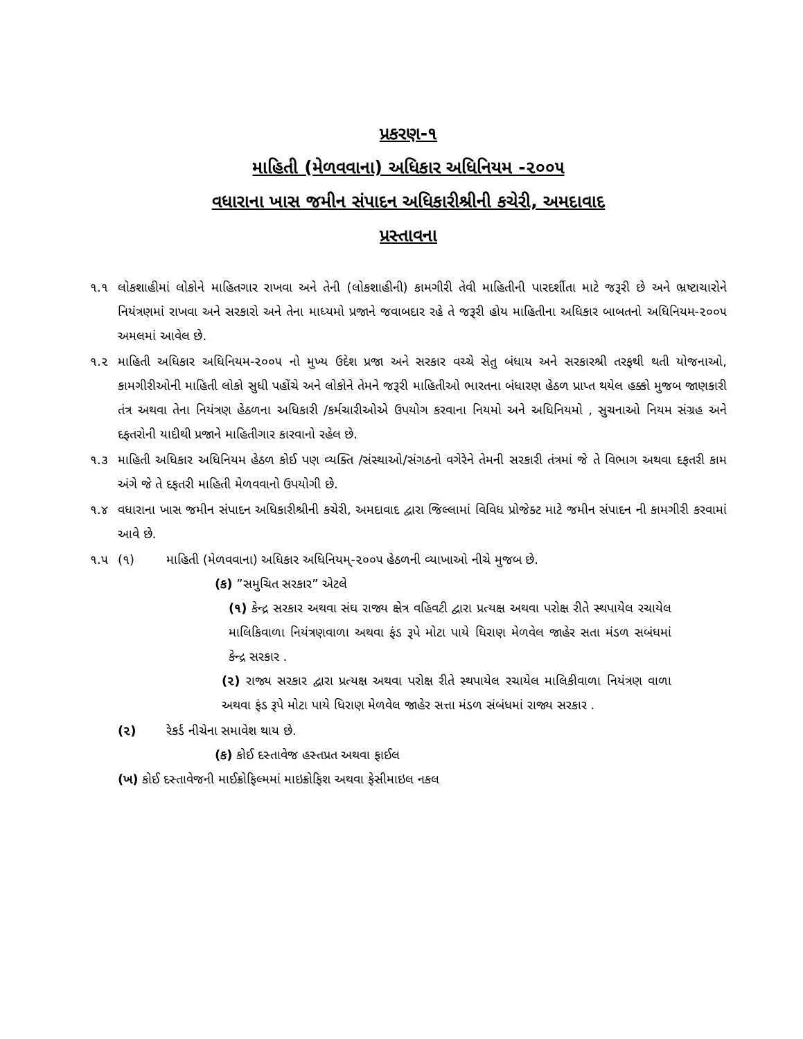પ્રકરણ-૧
માહિતી (મેળવવાના) અધિકાર અધિનિયમ -૨૦૦૫
વધારાના ખાસ જમીન સંપાદન અધિકારીશ્રીની કચેરી, અમદાવાદ
પ્રસ્તાવના
૧.૧ લોકશાહીમાં લોકોને માહિતગાર રાખવા અને તેની (લોકશાહીની) કામગીરી તેવી માહિતીની પારદર્શીતા માટે જરૂરી છે અને ભ્રષ્ટાચારોને નિયંત્રણમાં રાખવા અને સરકારો અને તેના માધ્યમો પ્રજાને જવાબદાર રહે તે જરૂરી હોય માહિતીના અધિકાર બાબતનો અધિનિયમ-૨૦૦૫ અમલમાં આવેલ છે.
૧.૨ માહિતી અધિકાર અધિનિયમ-૨૦૦૫ નો મુખ્ય ઉદેશ પ્રજા અને સરકાર વચ્ચે સેતુ બંધાય અને સરકારશ્રી તરફથી થતી યોજનાઓ, કામગીરીઓની માહિતી લોકો સુધી પહોંચે અને લોકોને તેમને જરૂરી માહિતીઓ ભારતના બંધારણ હેઠળ પ્રાપ્ત થયેલ હક્કો મુજબ જાણકારી તંત્ર અથવા તેના નિયંત્રણ હેઠળના અધિકારી /કર્મચારીઓએ ઉપયોગ કરવાના નિયમો અને અધિનિયમો , સુચનાઓ નિયમ સંગ્રહ અને દફતરોની યાદીથી પ્રજાને માહિતીગાર કારવાનો રહેલ છે.
૧.૩ માહિતી અધિકાર અધિનિયમ હેઠળ કોઈ પણ વ્યક્તિ /સંસ્થાઓ/સંગઠનો વગેરેને તેમની સરકારી તંત્રમાં જે તે વિભાગ અથવા દફતરી કામ અંગે જે તે દફતરી માહિતી મેળવવાનો ઉપયોગી છે.
૧.૪ વધારાના ખાસ જમીન સંપાદન અધિકારીશ્રીની કચેરી, અમદાવાદ દ્વારા જિલ્લામાં વિવિધ પ્રોજેક્ટ માટે જમીન સંપાદન ની કામગીરી કરવામાં આવે છે.
૧.૫ (૧) માહિતી (મેળવવાના) અધિકાર અધિનિયમ્-૨૦૦૫ હેઠળની વ્યાખાઓ નીચે મુજબ છે.
(ક) ”સમુચિત સરકાર” એટલે
(૧) કેન્દ્ર સરકાર અથવા સંઘ રાજ્ય ક્ષેત્ર વહિવટી દ્વારા પ્રત્યક્ષ અથવા પરોક્ષ રીતે સ્થપાયેલ રચાયેલ માલિકિવાળા નિયંત્રણવાળા અથવા ફંડ રૂપે મોટા પાયે ધિરાણ મેળવેલ જાહેર સતા મંડળ સબંધમાં કેન્દ્ર સરકાર .
(૨) રાજ્ય સરકાર દ્વારા પ્રત્યક્ષ અથવા પરોક્ષ રીતે સ્થપાયેલ રચાયેલ માલિકીવાળા નિયંત્રણ વાળા અથવા ફંડ રૂપે મોટા પાયે ધિરાણ મેળવેલ જાહેર સત્તા મંડળ સંબંધમાં રાજ્ય સરકાર .
(૨) રેકર્ડ નીચેના સમાવેશ થાય છે.
(ક) કોઈ દસ્તાવેજ હસ્તપ્રત અથવા ફાઈલ
(ખ) કોઈ દસ્તાવેજની માઈક્રોફિલ્મમાં માઇક્રોફિશ અથવા ફેસીમાઇલ નકલ